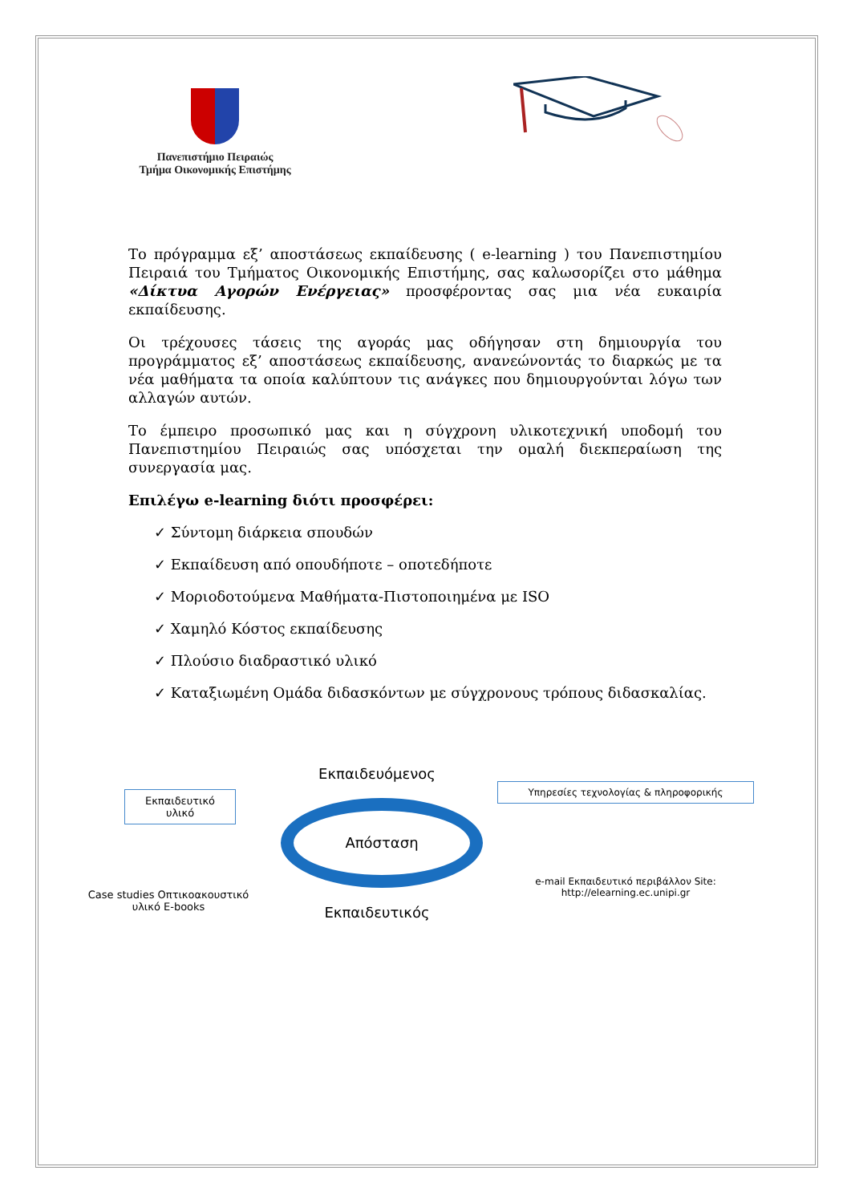Πανεπιστήμιο Πειραιώς
Τμήμα Οικονομικής Επιστήμης
Το πρόγραμμα εξ’ αποστάσεως εκπαίδευσης ( e-learning ) του Πανεπιστημίου Πειραιά του Τμήματος Οικονομικής Επιστήμης, σας καλωσορίζει στο μάθημα «Δίκτυα Αγορών Ενέργειας» προσφέροντας σας μια νέα ευκαιρία εκπαίδευσης.
Οι τρέχουσες τάσεις της αγοράς μας οδήγησαν στη δημιουργία του προγράμματος εξ’ αποστάσεως εκπαίδευσης, ανανεώνοντάς το διαρκώς με τα νέα μαθήματα τα οποία καλύπτουν τις ανάγκες που δημιουργούνται λόγω των αλλαγών αυτών.
Το έμπειρο προσωπικό μας και η σύγχρονη υλικοτεχνική υποδομή του Πανεπιστημίου Πειραιώς σας υπόσχεται την ομαλή διεκπεραίωση της συνεργασία μας.
Επιλέγω e-learning διότι προσφέρει:
✓ Σύντομη διάρκεια σπουδών
✓ Εκπαίδευση από οπουδήποτε – οποτεδήποτε
✓ Μοριοδοτούμενα Μαθήματα-Πιστοποιημένα με ISO
✓ Χαμηλό Κόστος εκπαίδευσης
✓ Πλούσιο διαδραστικό υλικό
✓ Καταξιωμένη Ομάδα διδασκόντων με σύγχρονους τρόπους διδασκαλίας.
Εκπαιδευτικό υλικό
Case studies Οπτικοακουστικό υλικό E-books
Εκπαιδευόμενος
Απόσταση
Εκπαιδευτικός
Υπηρεσίες τεχνολογίας & πληροφορικής
e-mail Εκπαιδευτικό περιβάλλον Site: http://elearning.ec.unipi.gr